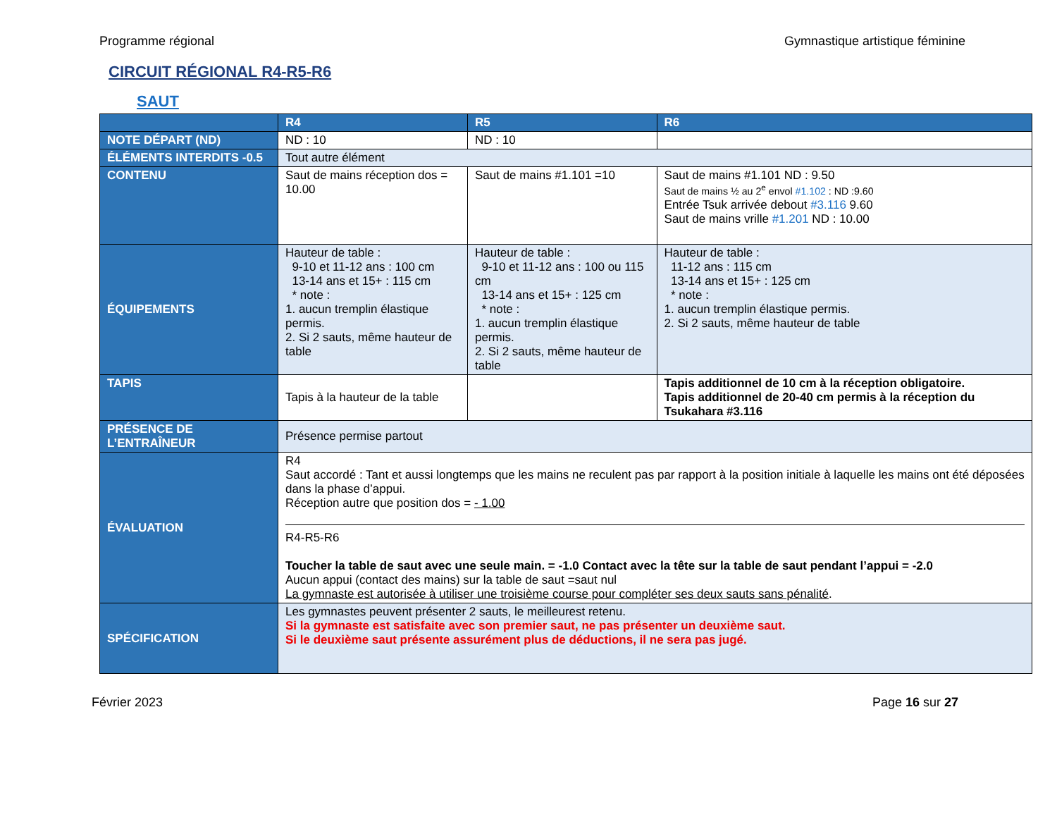Programme régional Gymnastique artistique féminine
CIRCUIT RÉGIONAL R4-R5-R6
SAUT
| | R4 | R5 | R6 |
| --- | --- | --- | --- |
| NOTE DÉPART (ND) | ND : 10 | ND : 10 | |
| ÉLÉMENTS INTERDITS -0.5 | Tout autre élément | | |
| CONTENU | Saut de mains réception dos = 10.00 | Saut de mains #1.101 =10 | Saut de mains #1.101 ND : 9.50 Saut de mains ½ au 2<sup>e</sup> envol #1.102 : ND :9.60 Entrée Tsuk arrivée debout #3.116 9.60 Saut de mains vrille #1.201 ND : 10.00 |
| ÉQUIPEMENTS | Hauteur de table : 9-10 et 11-12 ans : 100 cm 13-14 ans et 15+ : 115 cm * note : 1. aucun tremplin élastique permis. 2. Si 2 sauts, même hauteur de table | Hauteur de table : 9-10 et 11-12 ans : 100 ou 115 cm 13-14 ans et 15+ : 125 cm * note : 1. aucun tremplin élastique permis. 2. Si 2 sauts, même hauteur de table | Hauteur de table : 11-12 ans : 115 cm 13-14 ans et 15+ : 125 cm * note : 1. aucun tremplin élastique permis. 2. Si 2 sauts, même hauteur de table |
| TAPIS | Tapis à la hauteur de la table | | Tapis additionnel de 10 cm à la réception obligatoire. Tapis additionnel de 20-40 cm permis à la réception du Tsukahara #3.116 |
| PRÉSENCE DE L’ENTRAÎNEUR | Présence permise partout | | |
| ÉVALUATION | R4 Saut accordé : Tant et aussi longtemps que les mains ne reculent pas par rapport à la position initiale à laquelle les mains ont été déposées dans la phase d’appui. Réception autre que position dos = - 1.00 R4-R5-R6 Toucher la table de saut avec une seule main. = -1.0 Contact avec la tête sur la table de saut pendant l’appui = -2.0 Aucun appui (contact des mains) sur la table de saut =saut nul La gymnaste est autorisée à utiliser une troisième course pour compléter ses deux sauts sans pénalité . | | |
| SPÉCIFICATION | Les gymnastes peuvent présenter 2 sauts, le meilleurest retenu. Si la gymnaste est satisfaite avec son premier saut, ne pas présenter un deuxième saut. Si le deuxième saut présente assurément plus de déductions, il ne sera pas jugé. | | |
Février 2023 Page 16 sur 27